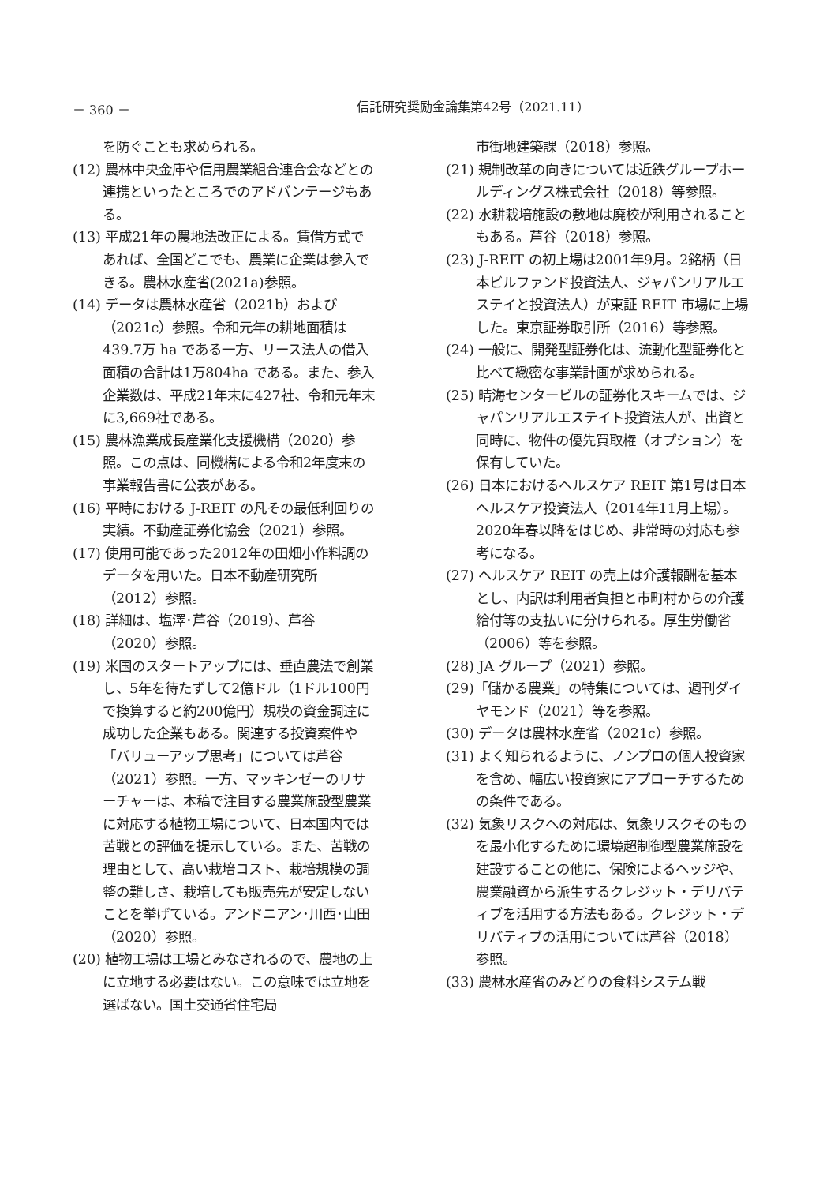－ 360 － 信託研究奨励金論集第42号（2021.11）
を防ぐことも求められる。
(12) 農林中央金庫や信用農業組合連合会などとの連携といったところでのアドバンテージもある。
(13) 平成21年の農地法改正による。賃借方式であれば、全国どこでも、農業に企業は参入できる。農林水産省(2021a)参照。
(14) データは農林水産省（2021b）および（2021c）参照。令和元年の耕地面積は439.7万 ha である一方、リース法人の借入面積の合計は1万804ha である。また、参入企業数は、平成21年末に427社、令和元年末に3,669社である。
(15) 農林漁業成長産業化支援機構（2020）参照。この点は、同機構による令和2年度末の事業報告書に公表がある。
(16) 平時における J-REIT の凡その最低利回りの実績。不動産証券化協会（2021）参照。
(17) 使用可能であった2012年の田畑小作料調のデータを用いた。日本不動産研究所（2012）参照。
(18) 詳細は、塩澤･芦谷（2019）、芦谷（2020）参照。
(19) 米国のスタートアップには、垂直農法で創業し、5年を待たずして2億ドル（1ドル100円で換算すると約200億円）規模の資金調達に成功した企業もある。関連する投資案件や「バリューアップ思考」については芦谷（2021）参照。一方、マッキンゼーのリサーチャーは、本稿で注目する農業施設型農業に対応する植物工場について、日本国内では苦戦との評価を提示している。また、苦戦の理由として、高い栽培コスト、栽培規模の調整の難しさ、栽培しても販売先が安定しないことを挙げている。アンドニアン･川西･山田（2020）参照。
(20) 植物工場は工場とみなされるので、農地の上に立地する必要はない。この意味では立地を選ばない。国土交通省住宅局
市街地建築課（2018）参照。
(21) 規制改革の向きについては近鉄グループホールディングス株式会社（2018）等参照。
(22) 水耕栽培施設の敷地は廃校が利用されることもある。芦谷（2018）参照。
(23) J-REIT の初上場は2001年9月。2銘柄（日本ビルファンド投資法人、ジャパンリアルエステイと投資法人）が東証 REIT 市場に上場した。東京証券取引所（2016）等参照。
(24) 一般に、開発型証券化は、流動化型証券化と比べて緻密な事業計画が求められる。
(25) 晴海センタービルの証券化スキームでは、ジャパンリアルエステイト投資法人が、出資と同時に、物件の優先買取権（オプション）を保有していた。
(26) 日本におけるヘルスケア REIT 第1号は日本ヘルスケア投資法人（2014年11月上場）。2020年春以降をはじめ、非常時の対応も参考になる。
(27) ヘルスケア REIT の売上は介護報酬を基本とし、内訳は利用者負担と市町村からの介護給付等の支払いに分けられる。厚生労働省（2006）等を参照。
(28) JA グループ（2021）参照。
(29)「儲かる農業」の特集については、週刊ダイヤモンド（2021）等を参照。
(30) データは農林水産省（2021c）参照。
(31) よく知られるように、ノンプロの個人投資家を含め、幅広い投資家にアプローチするための条件である。
(32) 気象リスクへの対応は、気象リスクそのものを最小化するために環境超制御型農業施設を建設することの他に、保険によるヘッジや、農業融資から派生するクレジット・デリバティブを活用する方法もある。クレジット・デリバティブの活用については芦谷（2018）参照。
(33) 農林水産省のみどりの食料システム戦